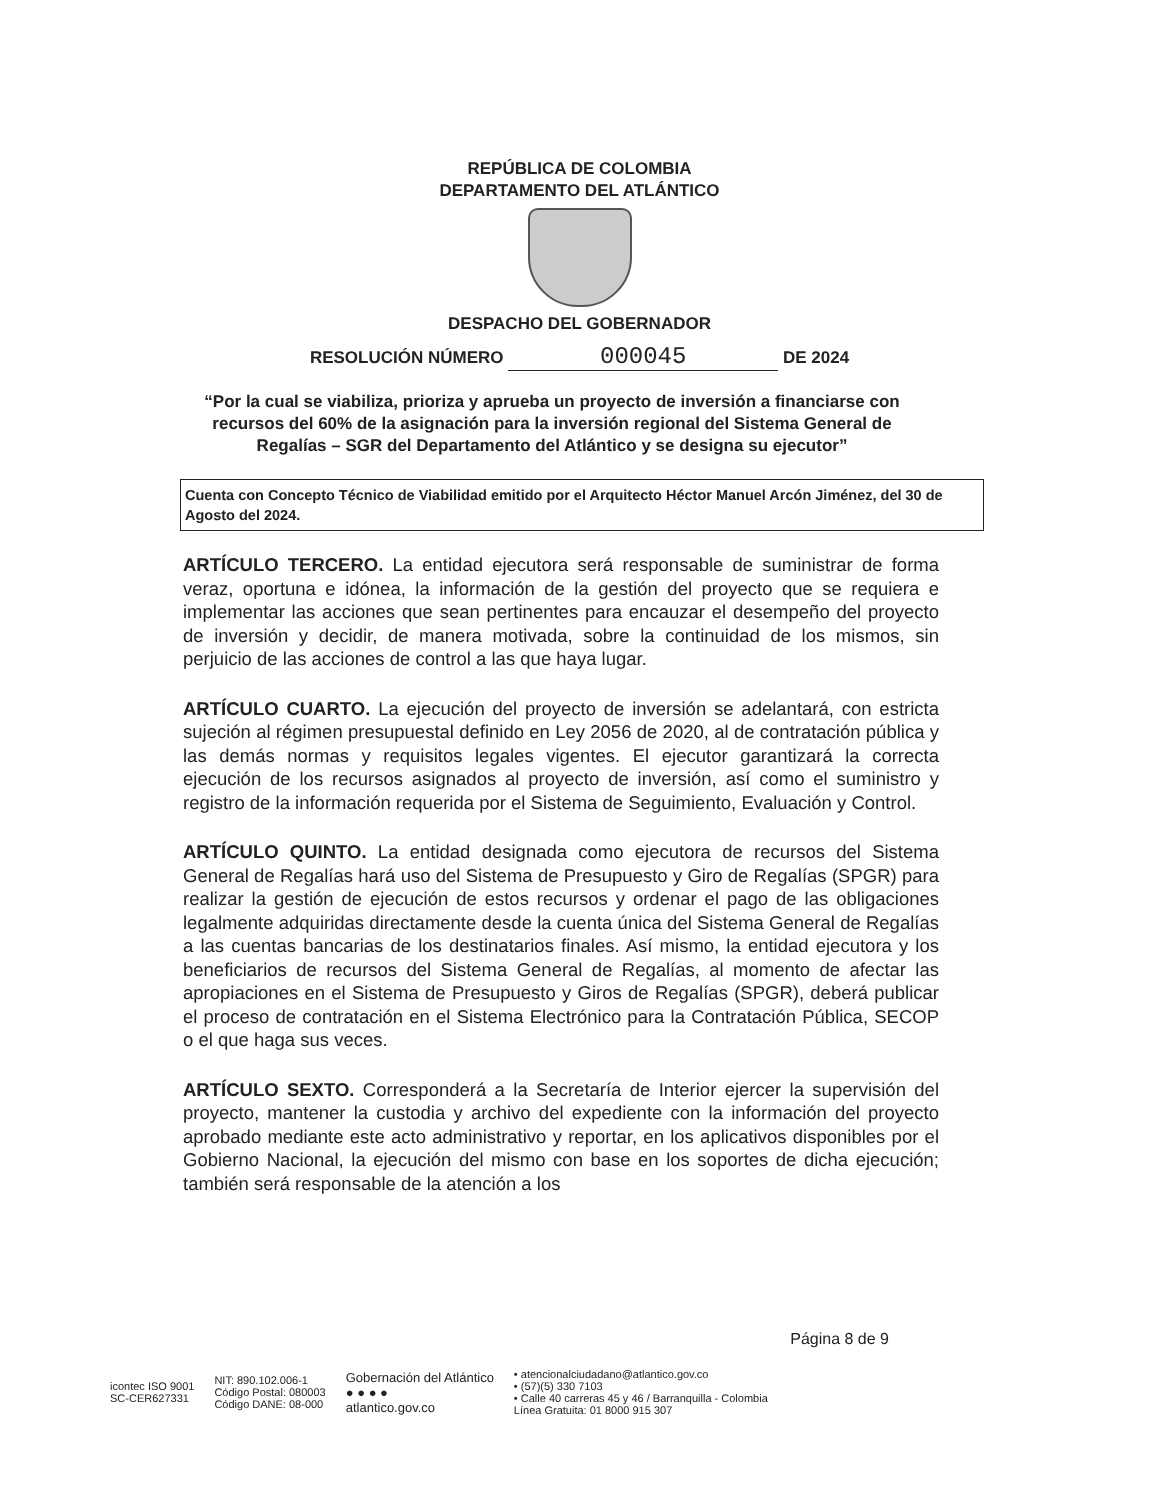REPÚBLICA DE COLOMBIA
DEPARTAMENTO DEL ATLÁNTICO
DESPACHO DEL GOBERNADOR
RESOLUCIÓN NÚMERO 000045 DE 2024
“Por la cual se viabiliza, prioriza y aprueba un proyecto de inversión a financiarse con recursos del 60% de la asignación para la inversión regional del Sistema General de Regalías – SGR del Departamento del Atlántico y se designa su ejecutor”
Cuenta con Concepto Técnico de Viabilidad emitido por el Arquitecto Héctor Manuel Arcón Jiménez, del 30 de Agosto del 2024.
ARTÍCULO TERCERO. La entidad ejecutora será responsable de suministrar de forma veraz, oportuna e idónea, la información de la gestión del proyecto que se requiera e implementar las acciones que sean pertinentes para encauzar el desempeño del proyecto de inversión y decidir, de manera motivada, sobre la continuidad de los mismos, sin perjuicio de las acciones de control a las que haya lugar.
ARTÍCULO CUARTO. La ejecución del proyecto de inversión se adelantará, con estricta sujeción al régimen presupuestal definido en Ley 2056 de 2020, al de contratación pública y las demás normas y requisitos legales vigentes. El ejecutor garantizará la correcta ejecución de los recursos asignados al proyecto de inversión, así como el suministro y registro de la información requerida por el Sistema de Seguimiento, Evaluación y Control.
ARTÍCULO QUINTO. La entidad designada como ejecutora de recursos del Sistema General de Regalías hará uso del Sistema de Presupuesto y Giro de Regalías (SPGR) para realizar la gestión de ejecución de estos recursos y ordenar el pago de las obligaciones legalmente adquiridas directamente desde la cuenta única del Sistema General de Regalías a las cuentas bancarias de los destinatarios finales. Así mismo, la entidad ejecutora y los beneficiarios de recursos del Sistema General de Regalías, al momento de afectar las apropiaciones en el Sistema de Presupuesto y Giros de Regalías (SPGR), deberá publicar el proceso de contratación en el Sistema Electrónico para la Contratación Pública, SECOP o el que haga sus veces.
ARTÍCULO SEXTO. Corresponderá a la Secretaría de Interior ejercer la supervisión del proyecto, mantener la custodia y archivo del expediente con la información del proyecto aprobado mediante este acto administrativo y reportar, en los aplicativos disponibles por el Gobierno Nacional, la ejecución del mismo con base en los soportes de dicha ejecución; también será responsable de la atención a los
Página 8 de 9
icontec ISO 9001
SC-CER627331
NIT: 890.102.006-1
Código Postal: 080003
Código DANE: 08-000
Gobernación del Atlántico
● ● ● ●
atlantico.gov.co
• atencionalciudadano@atlantico.gov.co
• (57)(5) 330 7103
• Calle 40 carreras 45 y 46 / Barranquilla - Colombia
Línea Gratuita: 01 8000 915 307